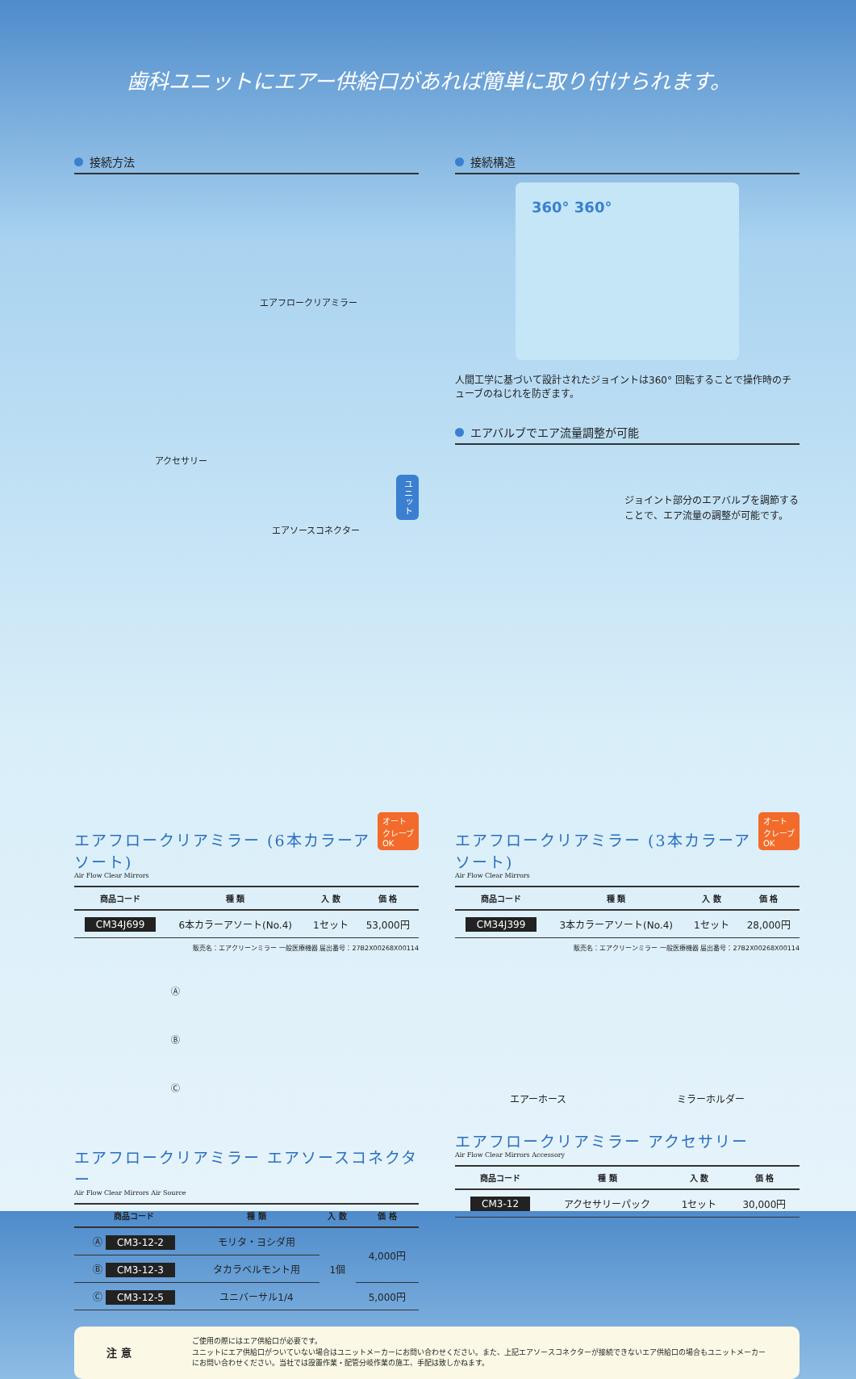歯科ユニットにエアー供給口があれば簡単に取り付けられます。
接続方法
エアフロークリアミラー
アクセサリー
ユニット
エアソースコネクター
接続構造
360° 360°
人間工学に基づいて設計されたジョイントは360° 回転することで操作時のチューブのねじれを防ぎます。
エアバルブでエア流量調整が可能
ジョイント部分のエアバルブを調節することで、エア流量の調整が可能です。
オート
クレーブ
OK
エアフロークリアミラー (6本カラーアソート)
Air Flow Clear Mirrors
| 商品コード | 種 類 | 入 数 | 価 格 |
| --- | --- | --- | --- |
| CM34J699 | 6本カラーアソート(No.4) | 1セット | 53,000円 |
販売名：エアクリーンミラー 一般医療機器 届出番号：27B2X00268X00114
オート
クレーブ
OK
エアフロークリアミラー (3本カラーアソート)
Air Flow Clear Mirrors
| 商品コード | 種 類 | 入 数 | 価 格 |
| --- | --- | --- | --- |
| CM34J399 | 3本カラーアソート(No.4) | 1セット | 28,000円 |
販売名：エアクリーンミラー 一般医療機器 届出番号：27B2X00268X00114
Ⓐ
Ⓑ
Ⓒ
エアフロークリアミラー エアソースコネクター
Air Flow Clear Mirrors Air Source
| 商品コード | 種 類 | 入 数 | 価 格 |
| --- | --- | --- | --- |
| Ⓐ CM3-12-2 | モリタ・ヨシダ用 | 1個 | 4,000円 |
| Ⓑ CM3-12-3 | タカラベルモント用 | | |
| Ⓒ CM3-12-5 | ユニバーサル1/4 | | 5,000円 |
エアーホース ミラーホルダー
エアフロークリアミラー アクセサリー
Air Flow Clear Mirrors Accessory
| 商品コード | 種 類 | 入 数 | 価 格 |
| --- | --- | --- | --- |
| CM3-12 | アクセサリーパック | 1セット | 30,000円 |
注 意
ご使用の際にはエア供給口が必要です。
ユニットにエア供給口がついていない場合はユニットメーカーにお問い合わせください。また、上記エアソースコネクターが接続できないエア供給口の場合もユニットメーカーにお問い合わせください。当社では設置作業・配管分岐作業の施工、手配は致しかねます。